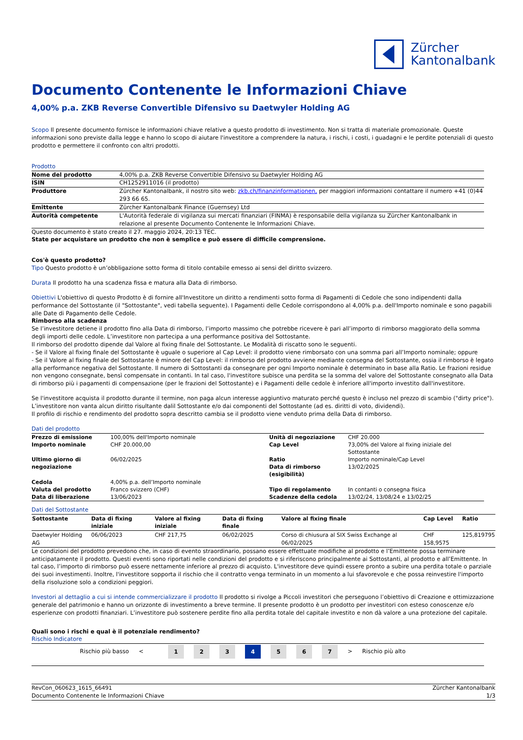Zürcher
Kantonalbank
Documento Contenente le Informazioni Chiave
4,00% p.a. ZKB Reverse Convertible Difensivo su Daetwyler Holding AG
Scopo Il presente documento fornisce le informazioni chiave relative a questo prodotto di investimento. Non si tratta di materiale promozionale. Queste informazioni sono previste dalla legge e hanno lo scopo di aiutare l'investitore a comprendere la natura, i rischi, i costi, i guadagni e le perdite potenziali di questo prodotto e permettere il confronto con altri prodotti.
Prodotto
| Nome del prodotto | 4,00% p.a. ZKB Reverse Convertible Difensivo su Daetwyler Holding AG |
| ISIN | CH1252911016 (il prodotto) |
| Produttore | Zürcher Kantonalbank, il nostro sito web: zkb.ch/finanzinformationen, per maggiori informazioni contattare il numero +41 (0)44 293 66 65. |
| Emittente | Zürcher Kantonalbank Finance (Guernsey) Ltd |
| Autorità competente | L'Autorità federale di vigilanza sui mercati finanziari (FINMA) è responsabile della vigilanza su Zürcher Kantonalbank in relazione al presente Documento Contenente le Informazioni Chiave. |
Questo documento è stato creato il 27. maggio 2024, 20:13 TEC.
State per acquistare un prodotto che non è semplice e può essere di difficile comprensione.
Cos'è questo prodotto?
Tipo Questo prodotto è un’obbligazione sotto forma di titolo contabile emesso ai sensi del diritto svizzero.
Durata Il prodotto ha una scadenza fissa e matura alla Data di rimborso.
Obiettivi L'obiettivo di questo Prodotto è di fornire all'Investitore un diritto a rendimenti sotto forma di Pagamenti di Cedole che sono indipendenti dalla performance del Sottostante (il "Sottostante", vedi tabella seguente). I Pagamenti delle Cedole corrispondono al 4,00% p.a. dell'Importo nominale e sono pagabili alle Date di Pagamento delle Cedole.
Rimborso alla scadenza
Se l’investitore detiene il prodotto fino alla Data di rimborso, l’importo massimo che potrebbe ricevere è pari all’importo di rimborso maggiorato della somma degli importi delle cedole. L’investitore non partecipa a una performance positiva del Sottostante.
Il rimborso del prodotto dipende dal Valore al fixing finale del Sottostante. Le Modalità di riscatto sono le seguenti.
- Se il Valore al fixing finale del Sottostante è uguale o superiore al Cap Level: il prodotto viene rimborsato con una somma pari all’Importo nominale; oppure
- Se il Valore al fixing finale del Sottostante è minore del Cap Level: il rimborso del prodotto avviene mediante consegna del Sottostante, ossia il rimborso è legato alla performance negativa del Sottostante. Il numero di Sottostanti da consegnare per ogni Importo nominale è determinato in base alla Ratio. Le frazioni residue non vengono consegnate, bensì compensate in contanti. In tal caso, l'investitore subisce una perdita se la somma del valore del Sottostante consegnato alla Data di rimborso più i pagamenti di compensazione (per le frazioni del Sottostante) e i Pagamenti delle cedole è inferiore all'importo investito dall'investitore.
Se l'investitore acquista il prodotto durante il termine, non paga alcun interesse aggiuntivo maturato perché questo è incluso nel prezzo di scambio ("dirty price"). L’investitore non vanta alcun diritto risultante dalil Sottostante e/o dai componenti del Sottostante (ad es. diritti di voto, dividendi).
Il profilo di rischio e rendimento del prodotto sopra descritto cambia se il prodotto viene venduto prima della Data di rimborso.
Dati del prodotto
| Prezzo di emissione | 100,00% dell'Importo nominale | Unità di negoziazione | CHF 20.000 |
| Importo nominale | CHF 20.000,00 | Cap Level | 73,00% del Valore al fixing iniziale del Sottostante |
| Ultimo giorno di negoziazione | 06/02/2025 | Ratio Data di rimborso (esigibilità) | Importo nominale/Cap Level 13/02/2025 |
| Cedola | 4,00% p.a. dell’Importo nominale | | |
| Valuta del prodotto | Franco svizzero (CHF) | Tipo di regolamento | In contanti o consegna fisica |
| Data di liberazione | 13/06/2023 | Scadenze della cedola | 13/02/24, 13/08/24 e 13/02/25 |
Dati del Sottostante
| Sottostante | Data di fixing iniziale | Valore al fixing iniziale | Data di fixing finale | Valore al fixing finale | Cap Level | Ratio |
| --- | --- | --- | --- | --- | --- | --- |
| Daetwyler Holding AG | 06/06/2023 | CHF 217,75 | 06/02/2025 | Corso di chiusura al SIX Swiss Exchange al 06/02/2025 | CHF 158,9575 | 125,819795 |
Le condizioni del prodotto prevedono che, in caso di evento straordinario, possano essere effettuate modifiche al prodotto e l’Emittente possa terminare anticipatamente il prodotto. Questi eventi sono riportati nelle condizioni del prodotto e si riferiscono principalmente ai Sottostanti, al prodotto e all’Emittente. In tal caso, l’importo di rimborso può essere nettamente inferiore al prezzo di acquisto. L'investitore deve quindi essere pronto a subire una perdita totale o parziale dei suoi investimenti. Inoltre, l'investitore sopporta il rischio che il contratto venga terminato in un momento a lui sfavorevole e che possa reinvestire l'importo della risoluzione solo a condizioni peggiori.
Investori al dettaglio a cui si intende commercializzare il prodotto Il prodotto si rivolge a Piccoli investitori che perseguono l’obiettivo di Creazione e ottimizzazione generale del patrimonio e hanno un orizzonte di investimento a breve termine. Il presente prodotto è un prodotto per investitori con esteso conoscenze e/o esperienze con prodotti finanziari. L’investitore può sostenere perdite fino alla perdita totale del capitale investito e non dà valore a una protezione del capitale.
Quali sono i rischi e qual è il potenziale rendimento?
Rischio Indicatore
Rischio più basso < 1234567 > Rischio più alto
RevCon_060623_1615_66491
Documento Contenente le Informazioni Chiave
Zürcher Kantonalbank
1/3